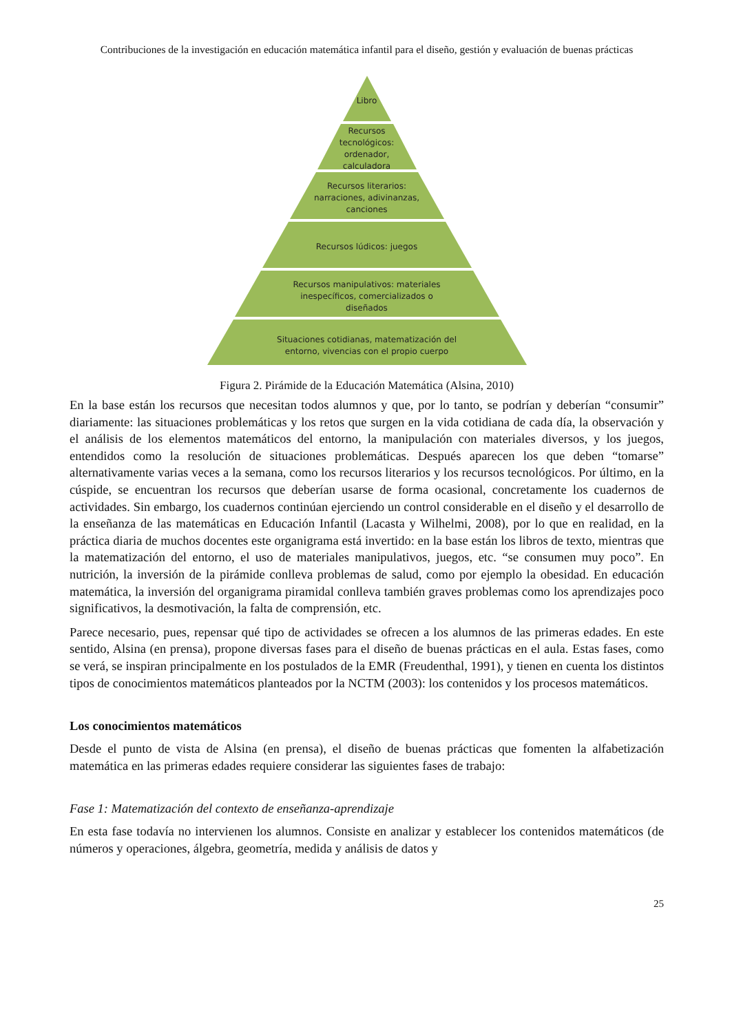Contribuciones de la investigación en educación matemática infantil para el diseño, gestión y evaluación de buenas prácticas
Libro
Recursos
tecnológicos:
ordenador,
calculadora
Recursos literarios:
narraciones, adivinanzas,
canciones
Recursos lúdicos: juegos
Recursos manipulativos: materiales
inespecíficos, comercializados o
diseñados
Situaciones cotidianas, matematización del
entorno, vivencias con el propio cuerpo
Figura 2. Pirámide de la Educación Matemática (Alsina, 2010)
En la base están los recursos que necesitan todos alumnos y que, por lo tanto, se podrían y deberían “consumir” diariamente: las situaciones problemáticas y los retos que surgen en la vida cotidiana de cada día, la observación y el análisis de los elementos matemáticos del entorno, la manipulación con materiales diversos, y los juegos, entendidos como la resolución de situaciones problemáticas. Después aparecen los que deben “tomarse” alternativamente varias veces a la semana, como los recursos literarios y los recursos tecnológicos. Por último, en la cúspide, se encuentran los recursos que deberían usarse de forma ocasional, concretamente los cuadernos de actividades. Sin embargo, los cuadernos continúan ejerciendo un control considerable en el diseño y el desarrollo de la enseñanza de las matemáticas en Educación Infantil (Lacasta y Wilhelmi, 2008), por lo que en realidad, en la práctica diaria de muchos docentes este organigrama está invertido: en la base están los libros de texto, mientras que la matematización del entorno, el uso de materiales manipulativos, juegos, etc. “se consumen muy poco”. En nutrición, la inversión de la pirámide conlleva problemas de salud, como por ejemplo la obesidad. En educación matemática, la inversión del organigrama piramidal conlleva también graves problemas como los aprendizajes poco significativos, la desmotivación, la falta de comprensión, etc.
Parece necesario, pues, repensar qué tipo de actividades se ofrecen a los alumnos de las primeras edades. En este sentido, Alsina (en prensa), propone diversas fases para el diseño de buenas prácticas en el aula. Estas fases, como se verá, se inspiran principalmente en los postulados de la EMR (Freudenthal, 1991), y tienen en cuenta los distintos tipos de conocimientos matemáticos planteados por la NCTM (2003): los contenidos y los procesos matemáticos.
Los conocimientos matemáticos
Desde el punto de vista de Alsina (en prensa), el diseño de buenas prácticas que fomenten la alfabetización matemática en las primeras edades requiere considerar las siguientes fases de trabajo:
Fase 1: Matematización del contexto de enseñanza-aprendizaje
En esta fase todavía no intervienen los alumnos. Consiste en analizar y establecer los contenidos matemáticos (de números y operaciones, álgebra, geometría, medida y análisis de datos y
25